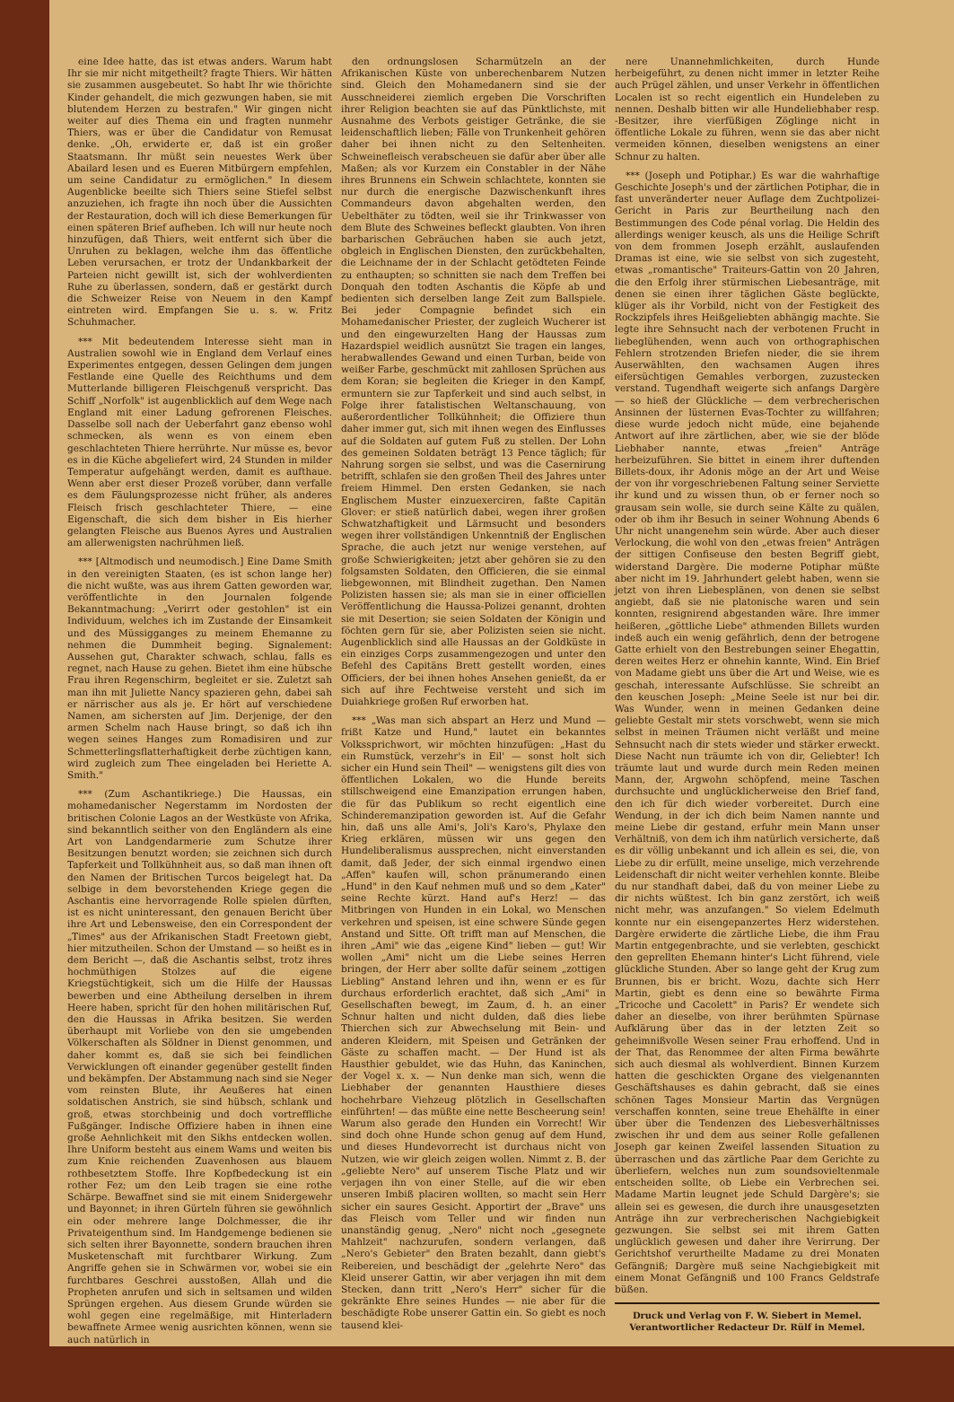eine Idee hatte, das ist etwas anders. Warum habt Ihr sie mir nicht mitgetheilt? fragte Thiers. Wir hätten sie zusammen ausgebeutet. So habt Ihr wie thörichte Kinder gehandelt, die mich gezwungen haben, sie mit blutendem Herzen zu bestrafen." Wir gingen nicht weiter auf dies Thema ein und fragten nunmehr Thiers, was er über die Candidatur von Remusat denke. „Oh, erwiderte er, daß ist ein großer Staatsmann. Ihr müßt sein neuestes Werk über Abailard lesen und es Eueren Mitbürgern empfehlen, um seine Candidatur zu ermöglichen." In diesem Augenblicke beeilte sich Thiers seine Stiefel selbst anzuziehen, ich fragte ihn noch über die Aussichten der Restauration, doch will ich diese Bemerkungen für einen späteren Brief aufheben. Ich will nur heute noch hinzufügen, daß Thiers, weit entfernt sich über die Unruhen zu beklagen, welche ihm das öffentliche Leben verursachen, er trotz der Undankbarkeit der Parteien nicht gewillt ist, sich der wohlverdienten Ruhe zu überlassen, sondern, daß er gestärkt durch die Schweizer Reise von Neuem in den Kampf eintreten wird. Empfangen Sie u. s. w. Fritz Schuhmacher.
*** Mit bedeutendem Interesse sieht man in Australien sowohl wie in England dem Verlauf eines Experimentes entgegen, dessen Gelingen dem jungen Festlande eine Quelle des Reichthums und dem Mutterlande billigeren Fleischgenuß verspricht. Das Schiff „Norfolk" ist augenblicklich auf dem Wege nach England mit einer Ladung gefrorenen Fleisches. Dasselbe soll nach der Ueberfahrt ganz ebenso wohl schmecken, als wenn es von einem eben geschlachteten Thiere herrührte. Nur müsse es, bevor es in die Küche abgeliefert wird, 24 Stunden in milder Temperatur aufgehängt werden, damit es aufthaue. Wenn aber erst dieser Prozeß vorüber, dann verfalle es dem Fäulungsprozesse nicht früher, als anderes Fleisch frisch geschlachteter Thiere, — eine Eigenschaft, die sich dem bisher in Eis hierher gelangten Fleische aus Buenos Ayres und Australien am allerwenigsten nachrühmen ließ.
*** [Altmodisch und neumodisch.] Eine Dame Smith in den vereinigten Staaten, (es ist schon lange her) die nicht wußte, was aus ihrem Gatten geworden war, veröffentlichte in den Journalen folgende Bekanntmachung: „Verirrt oder gestohlen" ist ein Individuum, welches ich im Zustande der Einsamkeit und des Müssigganges zu meinem Ehemanne zu nehmen die Dummheit beging. Signalement: Aussehen gut, Charakter schwach, schlau, falls es regnet, nach Hause zu gehen. Bietet ihm eine hübsche Frau ihren Regenschirm, begleitet er sie. Zuletzt sah man ihn mit Juliette Nancy spazieren gehn, dabei sah er närrischer aus als je. Er hört auf verschiedene Namen, am sichersten auf Jim. Derjenige, der den armen Schelm nach Hause bringt, so daß ich ihn wegen seines Hanges zum Romadisiren und zur Schmetterlingsflatterhaftigkeit derbe züchtigen kann, wird zugleich zum Thee eingeladen bei Heriette A. Smith."
*** (Zum Aschantikriege.) Die Haussas, ein mohamedanischer Negerstamm im Nordosten der britischen Colonie Lagos an der Westküste von Afrika, sind bekanntlich seither von den Engländern als eine Art von Landgendarmerie zum Schutze ihrer Besitzungen benutzt worden; sie zeichnen sich durch Tapferkeit und Tollkühnheit aus, so daß man ihnen oft den Namen der Britischen Turcos beigelegt hat. Da selbige in dem bevorstehenden Kriege gegen die Aschantis eine hervorragende Rolle spielen dürften, ist es nicht uninteressant, den genauen Bericht über ihre Art und Lebensweise, den ein Correspondent der „Times" aus der Afrikanischen Stadt Freetown giebt, hier mitzutheilen. Schon der Umstand — so heißt es in dem Bericht —, daß die Aschantis selbst, trotz ihres hochmüthigen Stolzes auf die eigene Kriegstüchtigkeit, sich um die Hilfe der Haussas bewerben und eine Abtheilung derselben in ihrem Heere haben, spricht für den hohen militärischen Ruf, den die Haussas in Afrika besitzen. Sie werden überhaupt mit Vorliebe von den sie umgebenden Völkerschaften als Söldner in Dienst genommen, und daher kommt es, daß sie sich bei feindlichen Verwicklungen oft einander gegenüber gestellt finden und bekämpfen. Der Abstammung nach sind sie Neger vom reinsten Blute, ihr Aeußeres hat einen soldatischen Anstrich, sie sind hübsch, schlank und groß, etwas storchbeinig und doch vortreffliche Fußgänger. Indische Offiziere haben in ihnen eine große Aehnlichkeit mit den Sikhs entdecken wollen. Ihre Uniform besteht aus einem Wams und weiten bis zum Knie reichenden Zuavenhosen aus blauem rothbesetztem Stoffe. Ihre Kopfbedeckung ist ein rother Fez; um den Leib tragen sie eine rothe Schärpe. Bewaffnet sind sie mit einem Snidergewehr und Bayonnet; in ihren Gürteln führen sie gewöhnlich ein oder mehrere lange Dolchmesser, die ihr Privateigenthum sind. Im Handgemenge bedienen sie sich selten ihrer Bayonnette, sondern brauchen ihren Musketenschaft mit furchtbarer Wirkung. Zum Angriffe gehen sie in Schwärmen vor, wobei sie ein furchtbares Geschrei ausstoßen, Allah und die Propheten anrufen und sich in seltsamen und wilden Sprüngen ergehen. Aus diesem Grunde würden sie wohl gegen eine regelmäßige, mit Hinterladern bewaffnete Armee wenig ausrichten können, wenn sie auch natürlich in
den ordnungslosen Scharmützeln an der Afrikanischen Küste von unberechenbarem Nutzen sind. Gleich den Mohamedanern sind sie der Ausschneiderei ziemlich ergeben Die Vorschriften ihrer Religion beachten sie auf das Pünktlichste, mit Ausnahme des Verbots geistiger Getränke, die sie leidenschaftlich lieben; Fälle von Trunkenheit gehören daher bei ihnen nicht zu den Seltenheiten. Schweinefleisch verabscheuen sie dafür aber über alle Maßen; als vor Kurzem ein Constabler in der Nähe ihres Brunnens ein Schwein schlachtete, konnten sie nur durch die energische Dazwischenkunft ihres Commandeurs davon abgehalten werden, den Uebelthäter zu tödten, weil sie ihr Trinkwasser von dem Blute des Schweines befleckt glaubten. Von ihren barbarischen Gebräuchen haben sie auch jetzt, obgleich in Englischen Diensten, den zurückbehalten, die Leichname der in der Schlacht getödteten Feinde zu enthaupten; so schnitten sie nach dem Treffen bei Donquah den todten Aschantis die Köpfe ab und bedienten sich derselben lange Zeit zum Ballspiele. Bei jeder Compagnie befindet sich ein Mohamedanischer Priester, der zugleich Wucherer ist und den eingewurzelten Hang der Haussas zum Hazardspiel weidlich ausnützt Sie tragen ein langes, herabwallendes Gewand und einen Turban, beide von weißer Farbe, geschmückt mit zahllosen Sprüchen aus dem Koran; sie begleiten die Krieger in den Kampf, ermuntern sie zur Tapferkeit und sind auch selbst, in Folge ihrer fatalistischen Weltanschauung, von außerordentlicher Tollkühnheit; die Offiziere thun daher immer gut, sich mit ihnen wegen des Einflusses auf die Soldaten auf gutem Fuß zu stellen. Der Lohn des gemeinen Soldaten beträgt 13 Pence täglich; für Nahrung sorgen sie selbst, und was die Casernirung betrifft, schlafen sie den großen Theil des Jahres unter freiem Himmel. Den ersten Gedanken, sie nach Englischem Muster einzuexerciren, faßte Capitän Glover: er stieß natürlich dabei, wegen ihrer großen Schwatzhaftigkeit und Lärmsucht und besonders wegen ihrer vollständigen Unkenntniß der Englischen Sprache, die auch jetzt nur wenige verstehen, auf große Schwierigkeiten; jetzt aber gehören sie zu den folgsamsten Soldaten, den Officieren, die sie einmal liebgewonnen, mit Blindheit zugethan. Den Namen Polizisten hassen sie; als man sie in einer officiellen Veröffentlichung die Haussa-Polizei genannt, drohten sie mit Desertion; sie seien Soldaten der Königin und föchten gern für sie, aber Polizisten seien sie nicht. Augenblicklich sind alle Haussas an der Goldküste in ein einziges Corps zusammengezogen und unter den Befehl des Capitäns Brett gestellt worden, eines Officiers, der bei ihnen hohes Ansehen genießt, da er sich auf ihre Fechtweise versteht und sich im Duiahkriege großen Ruf erworben hat.
*** „Was man sich abspart an Herz und Mund — frißt Katze und Hund," lautet ein bekanntes Volkssprichwort, wir möchten hinzufügen: „Hast du ein Rumstück, verzehr's in Eil' — sonst holt sich sicher ein Hund sein Theil" — wenigstens gilt dies von öffentlichen Lokalen, wo die Hunde bereits stillschweigend eine Emanzipation errungen haben, die für das Publikum so recht eigentlich eine Schinderemanzipation geworden ist. Auf die Gefahr hin, daß uns alle Ami's, Joli's Karo's, Phylaxe den Krieg erklären, müssen wir uns gegen den Hundeliberalismus aussprechen, nicht einverstanden damit, daß Jeder, der sich einmal irgendwo einen „Affen" kaufen will, schon pränumerando einen „Hund" in den Kauf nehmen muß und so dem „Kater" seine Rechte kürzt. Hand auf's Herz! — das Mitbringen von Hunden in ein Lokal, wo Menschen verkehren und speisen, ist eine schwere Sünde gegen Anstand und Sitte. Oft trifft man auf Menschen, die ihren „Ami" wie das „eigene Kind" lieben — gut! Wir wollen „Ami" nicht um die Liebe seines Herren bringen, der Herr aber sollte dafür seinem „zottigen Liebling" Anstand lehren und ihn, wenn er es für durchaus erforderlich erachtet, daß sich „Ami" in Gesellschaften bewegt, im Zaum, d. h. an einer Schnur halten und nicht dulden, daß dies liebe Thierchen sich zur Abwechselung mit Bein- und anderen Kleidern, mit Speisen und Getränken der Gäste zu schaffen macht. — Der Hund ist als Hausthier gebuldet, wie das Huhn, das Kaninchen, der Vogel x. x. — Nun denke man sich, wenn die Liebhaber der genannten Hausthiere dieses hochehrbare Viehzeug plötzlich in Gesellschaften einführten! — das müßte eine nette Bescheerung sein! Warum also gerade den Hunden ein Vorrecht! Wir sind doch ohne Hunde schon genug auf dem Hund, und dieses Hundevorrecht ist durchaus nicht von Nutzen, wie wir gleich zeigen wollen. Nimmt z. B. der „geliebte Nero" auf unserem Tische Platz und wir verjagen ihn von einer Stelle, auf die wir eben unseren Imbiß placiren wollten, so macht sein Herr sicher ein saures Gesicht. Apportirt der „Brave" uns das Fleisch vom Teller und wir finden nun unanständig genug, „Nero" nicht noch „gesegnete Mahlzeit" nachzurufen, sondern verlangen, daß „Nero's Gebieter" den Braten bezahlt, dann giebt's Reibereien, und beschädigt der „gelehrte Nero" das Kleid unserer Gattin, wir aber verjagen ihn mit dem Stecken, dann tritt „Nero's Herr" sicher für die gekränkte Ehre seines Hundes — nie aber für die beschädigte Robe unserer Gattin ein. So giebt es noch tausend klei-
nere Unannehmlichkeiten, durch Hunde herbeigeführt, zu denen nicht immer in letzter Reihe auch Prügel zählen, und unser Verkehr in öffentlichen Localen ist so recht eigentlich ein Hundeleben zu nennen. Deshalb bitten wir alle Hundeliebhaber resp. -Besitzer, ihre vierfüßigen Zöglinge nicht in öffentliche Lokale zu führen, wenn sie das aber nicht vermeiden können, dieselben wenigstens an einer Schnur zu halten.
*** (Joseph und Potiphar.) Es war die wahrhaftige Geschichte Joseph's und der zärtlichen Potiphar, die in fast unveränderter neuer Auflage dem Zuchtpolizei-Gericht in Paris zur Beurtheilung nach den Bestimmungen des Code pénal vorlag. Die Heldin des allerdings weniger keusch, als uns die Heilige Schrift von dem frommen Joseph erzählt, auslaufenden Dramas ist eine, wie sie selbst von sich zugesteht, etwas „romantische" Traiteurs-Gattin von 20 Jahren, die den Erfolg ihrer stürmischen Liebesanträge, mit denen sie einen ihrer täglichen Gäste beglückte, klüger als ihr Vorbild, nicht von der Festigkeit des Rockzipfels ihres Heißgeliebten abhängig machte. Sie legte ihre Sehnsucht nach der verbotenen Frucht in liebeglühenden, wenn auch von orthographischen Fehlern strotzenden Briefen nieder, die sie ihrem Auserwählten, den wachsamen Augen ihres eifersüchtigen Gemahles verborgen, zuzustecken verstand. Tugendhaft weigerte sich anfangs Dargère — so hieß der Glückliche — dem verbrecherischen Ansinnen der lüsternen Evas-Tochter zu willfahren; diese wurde jedoch nicht müde, eine bejahende Antwort auf ihre zärtlichen, aber, wie sie der blöde Liebhaber nannte, etwas „freien" Anträge herbeizuführen. Sie bittet in einem ihrer duftenden Billets-doux, ihr Adonis möge an der Art und Weise der von ihr vorgeschriebenen Faltung seiner Serviette ihr kund und zu wissen thun, ob er ferner noch so grausam sein wolle, sie durch seine Kälte zu quälen, oder ob ihm ihr Besuch in seiner Wohnung Abends 6 Uhr nicht unangenehm sein würde. Aber auch dieser Verlockung, die wohl von den „etwas freien" Anträgen der sittigen Confiseuse den besten Begriff giebt, widerstand Dargère. Die moderne Potiphar müßte aber nicht im 19. Jahrhundert gelebt haben, wenn sie jetzt von ihren Liebesplänen, von denen sie selbst angiebt, daß sie nie platonische waren und sein konnten, resignirend abgestanden wäre. Ihre immer heißeren, „göttliche Liebe" athmenden Billets wurden indeß auch ein wenig gefährlich, denn der betrogene Gatte erhielt von den Bestrebungen seiner Ehegattin, deren weites Herz er ohnehin kannte, Wind. Ein Brief von Madame giebt uns über die Art und Weise, wie es geschah, interessante Aufschlüsse. Sie schreibt an den keuschen Joseph: „Meine Seele ist nur bei dir. Was Wunder, wenn in meinen Gedanken deine geliebte Gestalt mir stets vorschwebt, wenn sie mich selbst in meinen Träumen nicht verläßt und meine Sehnsucht nach dir stets wieder und stärker erweckt. Diese Nacht nun träumte ich von dir, Geliebter! Ich träumte laut und wurde durch mein Reden meinen Mann, der, Argwohn schöpfend, meine Taschen durchsuchte und unglücklicherweise den Brief fand, den ich für dich wieder vorbereitet. Durch eine Wendung, in der ich dich beim Namen nannte und meine Liebe dir gestand, erfuhr mein Mann unser Verhältniß, von dem ich ihm natürlich versicherte, daß es dir völlig unbekannt und ich allein es sei, die, von Liebe zu dir erfüllt, meine unselige, mich verzehrende Leidenschaft dir nicht weiter verhehlen konnte. Bleibe du nur standhaft dabei, daß du von meiner Liebe zu dir nichts wüßtest. Ich bin ganz zerstört, ich weiß nicht mehr, was anzufangen." So vielem Edelmuth konnte nur ein eisengepanzertes Herz widerstehen. Dargère erwiderte die zärtliche Liebe, die ihm Frau Martin entgegenbrachte, und sie verlebten, geschickt den geprellten Ehemann hinter's Licht führend, viele glückliche Stunden. Aber so lange geht der Krug zum Brunnen, bis er bricht. Wozu, dachte sich Herr Martin, giebt es denn eine so bewährte Firma „Tricoche und Cacolett" in Paris? Er wendete sich daher an dieselbe, von ihrer berühmten Spürnase Aufklärung über das in der letzten Zeit so geheimnißvolle Wesen seiner Frau erhoffend. Und in der That, das Renommee der alten Firma bewährte sich auch diesmal als wohlverdient. Binnen Kurzem hatten die geschickten Organe des vielgenannten Geschäftshauses es dahin gebracht, daß sie eines schönen Tages Monsieur Martin das Vergnügen verschaffen konnten, seine treue Ehehälfte in einer über über die Tendenzen des Liebesverhältnisses zwischen ihr und dem aus seiner Rolle gefallenen Joseph gar keinen Zweifel lassenden Situation zu überraschen und das zärtliche Paar dem Gerichte zu überliefern, welches nun zum soundsovieltenmale entscheiden sollte, ob Liebe ein Verbrechen sei. Madame Martin leugnet jede Schuld Dargère's; sie allein sei es gewesen, die durch ihre unausgesetzten Anträge ihn zur verbrecherischen Nachgiebigkeit gezwungen. Sie selbst sei mit ihrem Gatten unglücklich gewesen und daher ihre Verirrung. Der Gerichtshof verurtheilte Madame zu drei Monaten Gefängniß; Dargère muß seine Nachgiebigkeit mit einem Monat Gefängniß und 100 Francs Geldstrafe büßen.
Druck und Verlag von F. W. Siebert in Memel.
Verantwortlicher Redacteur Dr. Rülf in Memel.